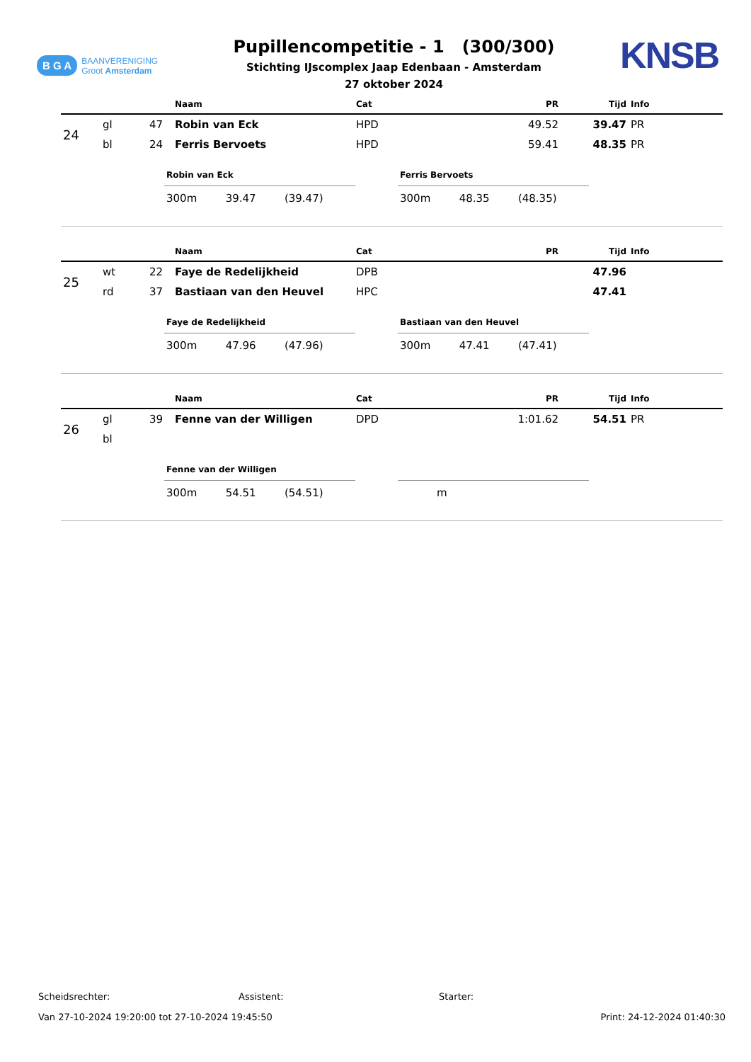B G A BAANVERENIGING
Groot Amsterdam
Pupillencompetitie - 1 (300/300)
Stichting IJscomplex Jaap Edenbaan - Amsterdam
27 oktober 2024
KNSB
| | | | Naam | Cat | PR | Tijd | Info |
| --- | --- | --- | --- | --- | --- | --- | --- |
| 24 | gl | 47 | Robin van Eck | HPD | 49.52 | 39.47 | PR |
| | bl | 24 | Ferris Bervoets | HPD | 59.41 | 48.35 | PR |
| Robin van Eck | | |
| --- | --- | --- |
| 300m | 39.47 | (39.47) |
| Ferris Bervoets | | |
| --- | --- | --- |
| 300m | 48.35 | (48.35) |
| | | | Naam | Cat | PR | Tijd | Info |
| --- | --- | --- | --- | --- | --- | --- | --- |
| 25 | wt | 22 | Faye de Redelijkheid | DPB | | 47.96 | |
| | rd | 37 | Bastiaan van den Heuvel | HPC | | 47.41 | |
| Faye de Redelijkheid | | |
| --- | --- | --- |
| 300m | 47.96 | (47.96) |
| Bastiaan van den Heuvel | | |
| --- | --- | --- |
| 300m | 47.41 | (47.41) |
| | | | Naam | Cat | PR | Tijd | Info |
| --- | --- | --- | --- | --- | --- | --- | --- |
| 26 | gl | 39 | Fenne van der Willigen | DPD | 1:01.62 | 54.51 | PR |
| | bl | | | | | | |
| Fenne van der Willigen | | |
| --- | --- | --- |
| 300m | 54.51 | (54.51) |
| m |
Scheidsrechter: Assistent: Starter:
Van 27-10-2024 19:20:00 tot 27-10-2024 19:45:50 Print: 24-12-2024 01:40:30